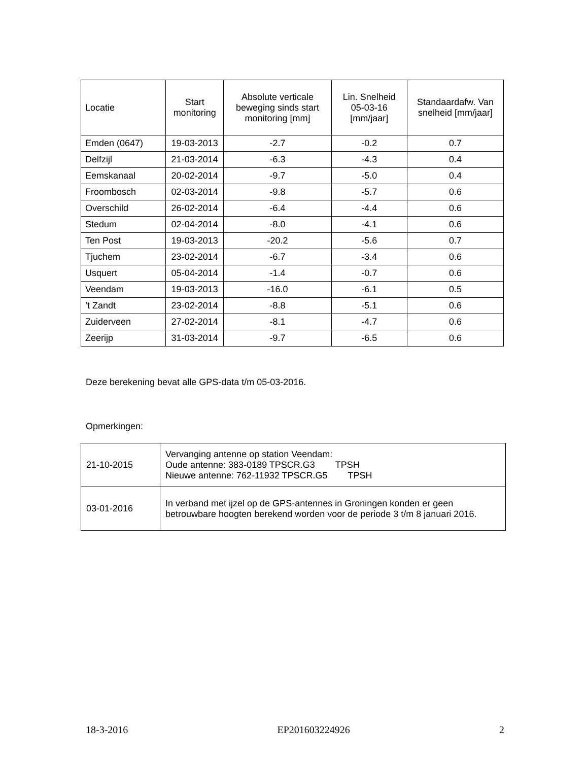| Locatie | Start monitoring | Absolute verticale beweging sinds start monitoring [mm] | Lin. Snelheid 05-03-16 [mm/jaar] | Standaardafw. Van snelheid [mm/jaar] |
| --- | --- | --- | --- | --- |
| Emden (0647) | 19-03-2013 | -2.7 | -0.2 | 0.7 |
| Delfzijl | 21-03-2014 | -6.3 | -4.3 | 0.4 |
| Eemskanaal | 20-02-2014 | -9.7 | -5.0 | 0.4 |
| Froombosch | 02-03-2014 | -9.8 | -5.7 | 0.6 |
| Overschild | 26-02-2014 | -6.4 | -4.4 | 0.6 |
| Stedum | 02-04-2014 | -8.0 | -4.1 | 0.6 |
| Ten Post | 19-03-2013 | -20.2 | -5.6 | 0.7 |
| Tjuchem | 23-02-2014 | -6.7 | -3.4 | 0.6 |
| Usquert | 05-04-2014 | -1.4 | -0.7 | 0.6 |
| Veendam | 19-03-2013 | -16.0 | -6.1 | 0.5 |
| ’t Zandt | 23-02-2014 | -8.8 | -5.1 | 0.6 |
| Zuiderveen | 27-02-2014 | -8.1 | -4.7 | 0.6 |
| Zeerijp | 31-03-2014 | -9.7 | -6.5 | 0.6 |
Deze berekening bevat alle GPS-data t/m 05-03-2016.
Opmerkingen:
| 21-10-2015 | Vervanging antenne op station Veendam: Oude antenne: 383-0189 TPSCR.G3 TPSH Nieuwe antenne: 762-11932 TPSCR.G5 TPSH |
| 03-01-2016 | In verband met ijzel op de GPS-antennes in Groningen konden er geen betrouwbare hoogten berekend worden voor de periode 3 t/m 8 januari 2016. |
18-3-2016 EP201603224926 2